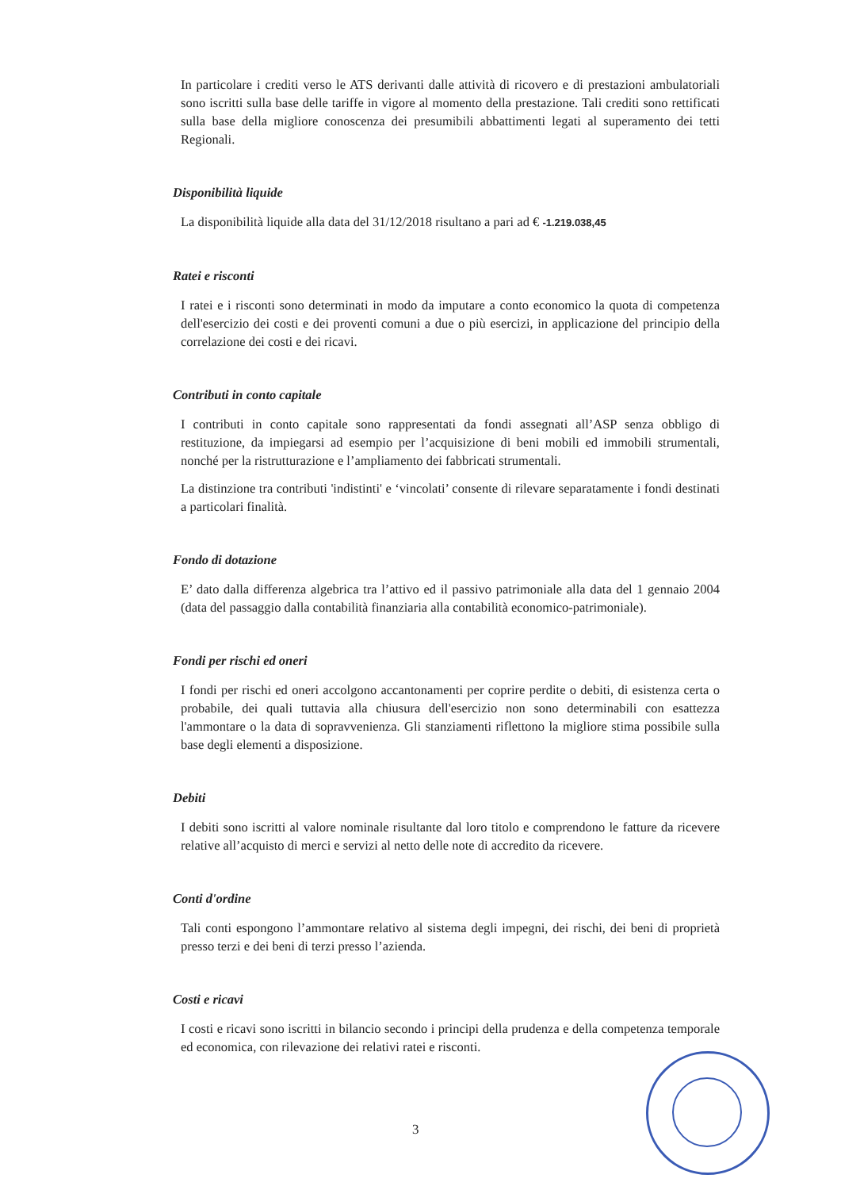In particolare i crediti verso le ATS derivanti dalle attività di ricovero e di prestazioni ambulatoriali sono iscritti sulla base delle tariffe in vigore al momento della prestazione. Tali crediti sono rettificati sulla base della migliore conoscenza dei presumibili abbattimenti legati al superamento dei tetti Regionali.
Disponibilità liquide
La disponibilità liquide alla data del 31/12/2018 risultano a pari ad € -1.219.038,45
Ratei e risconti
I ratei e i risconti sono determinati in modo da imputare a conto economico la quota di competenza dell'esercizio dei costi e dei proventi comuni a due o più esercizi, in applicazione del principio della correlazione dei costi e dei ricavi.
Contributi in conto capitale
I contributi in conto capitale sono rappresentati da fondi assegnati all’ASP senza obbligo di restituzione, da impiegarsi ad esempio per l’acquisizione di beni mobili ed immobili strumentali, nonché per la ristrutturazione e l’ampliamento dei fabbricati strumentali.
La distinzione tra contributi 'indistinti' e ‘vincolati’ consente di rilevare separatamente i fondi destinati a particolari finalità.
Fondo di dotazione
E’ dato dalla differenza algebrica tra l’attivo ed il passivo patrimoniale alla data del 1 gennaio 2004 (data del passaggio dalla contabilità finanziaria alla contabilità economico-patrimoniale).
Fondi per rischi ed oneri
I fondi per rischi ed oneri accolgono accantonamenti per coprire perdite o debiti, di esistenza certa o probabile, dei quali tuttavia alla chiusura dell'esercizio non sono determinabili con esattezza l'ammontare o la data di sopravvenienza. Gli stanziamenti riflettono la migliore stima possibile sulla base degli elementi a disposizione.
Debiti
I debiti sono iscritti al valore nominale risultante dal loro titolo e comprendono le fatture da ricevere relative all’acquisto di merci e servizi al netto delle note di accredito da ricevere.
Conti d'ordine
Tali conti espongono l’ammontare relativo al sistema degli impegni, dei rischi, dei beni di proprietà presso terzi e dei beni di terzi presso l’azienda.
Costi e ricavi
I costi e ricavi sono iscritti in bilancio secondo i principi della prudenza e della competenza temporale ed economica, con rilevazione dei relativi ratei e risconti.
3